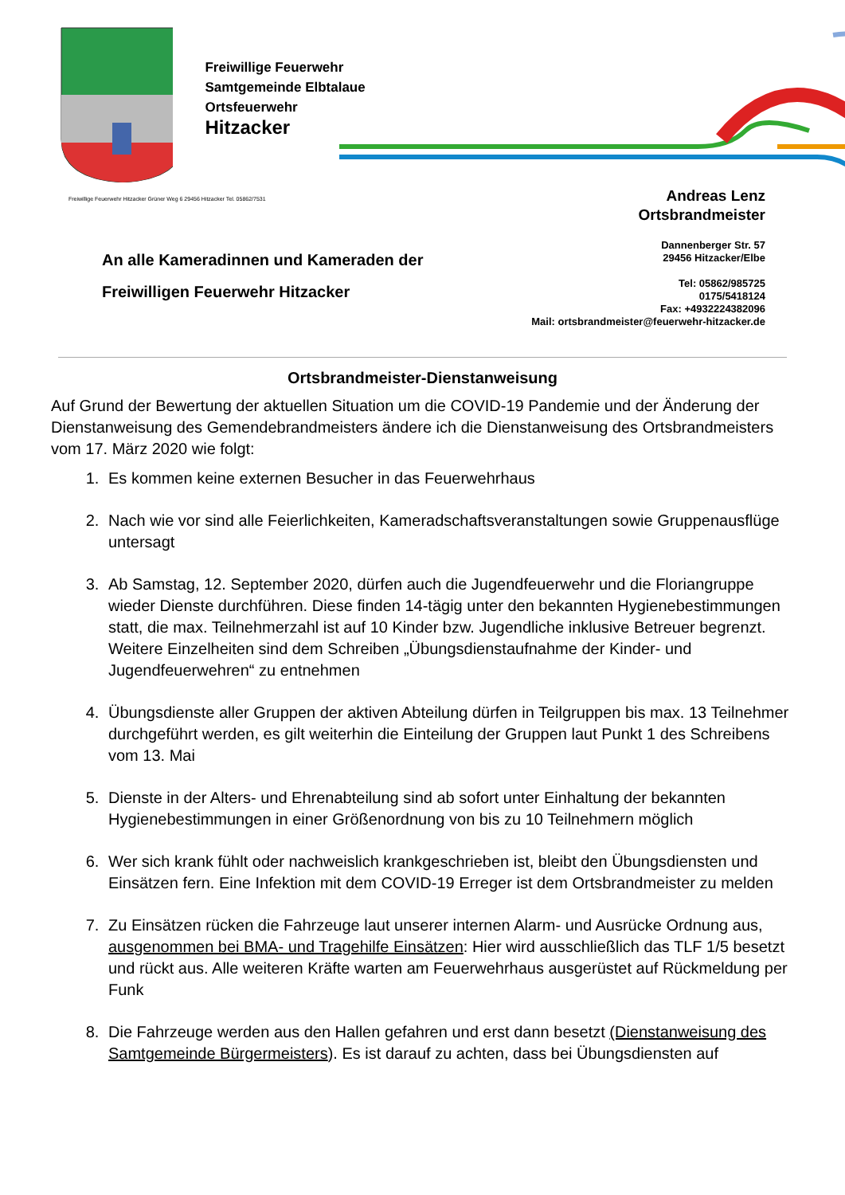Freiwillige Feuerwehr
Samtgemeinde Elbtalaue
Ortsfeuerwehr
Hitzacker
Freiwillige Feuerwehr Hitzacker Grüner Weg 6 29456 Hitzacker Tel. 05862/7531
Andreas Lenz
Ortsbrandmeister
An alle Kameradinnen und Kameraden der
Freiwilligen Feuerwehr Hitzacker
Dannenberger Str. 57
29456 Hitzacker/Elbe
Tel: 05862/985725
0175/5418124
Fax: +4932224382096
Mail: ortsbrandmeister@feuerwehr-hitzacker.de
Ortsbrandmeister-Dienstanweisung
Auf Grund der Bewertung der aktuellen Situation um die COVID-19 Pandemie und der Änderung der Dienstanweisung des Gemendebrandmeisters ändere ich die Dienstanweisung des Ortsbrandmeisters vom 17. März 2020 wie folgt:
1. Es kommen keine externen Besucher in das Feuerwehrhaus
2. Nach wie vor sind alle Feierlichkeiten, Kameradschaftsveranstaltungen sowie Gruppenausflüge untersagt
3. Ab Samstag, 12. September 2020, dürfen auch die Jugendfeuerwehr und die Floriangruppe wieder Dienste durchführen. Diese finden 14-tägig unter den bekannten Hygienebestimmungen statt, die max. Teilnehmerzahl ist auf 10 Kinder bzw. Jugendliche inklusive Betreuer begrenzt. Weitere Einzelheiten sind dem Schreiben „Übungsdienstaufnahme der Kinder- und Jugendfeuerwehren“ zu entnehmen
4. Übungsdienste aller Gruppen der aktiven Abteilung dürfen in Teilgruppen bis max. 13 Teilnehmer durchgeführt werden, es gilt weiterhin die Einteilung der Gruppen laut Punkt 1 des Schreibens vom 13. Mai
5. Dienste in der Alters- und Ehrenabteilung sind ab sofort unter Einhaltung der bekannten Hygienebestimmungen in einer Größenordnung von bis zu 10 Teilnehmern möglich
6. Wer sich krank fühlt oder nachweislich krankgeschrieben ist, bleibt den Übungsdiensten und Einsätzen fern. Eine Infektion mit dem COVID-19 Erreger ist dem Ortsbrandmeister zu melden
7. Zu Einsätzen rücken die Fahrzeuge laut unserer internen Alarm- und Ausrücke Ordnung aus, ausgenommen bei BMA- und Tragehilfe Einsätzen: Hier wird ausschließlich das TLF 1/5 besetzt und rückt aus. Alle weiteren Kräfte warten am Feuerwehrhaus ausgerüstet auf Rückmeldung per Funk
8. Die Fahrzeuge werden aus den Hallen gefahren und erst dann besetzt (Dienstanweisung des Samtgemeinde Bürgermeisters). Es ist darauf zu achten, dass bei Übungsdiensten auf